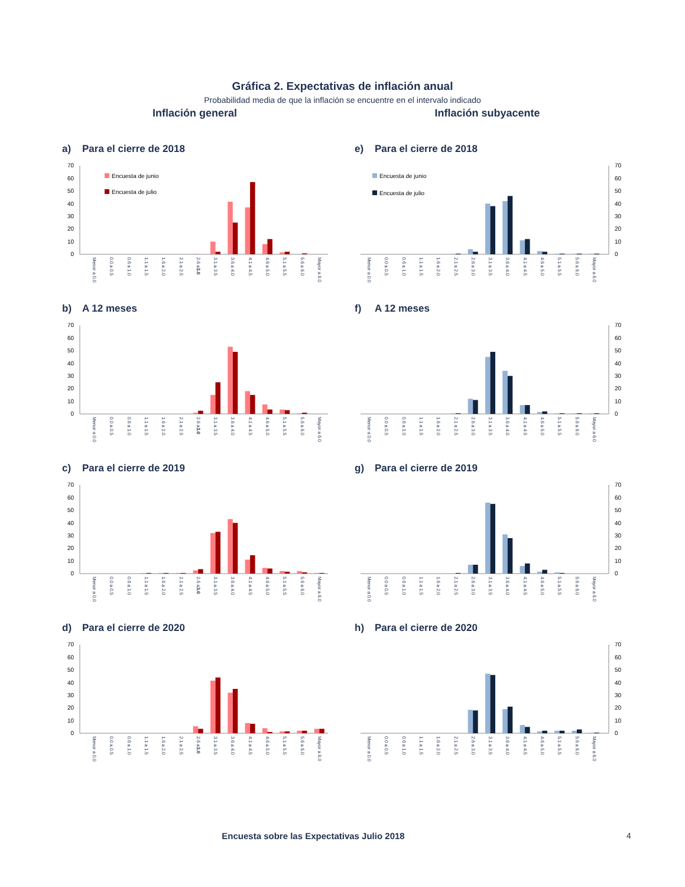Gráfica 2. Expectativas de inflación anual
Probabilidad media de que la inflación se encuentre en el intervalo indicado
Inflación general Inflación subyacente
a) Para el cierre de 2018
0
10
20
30
40
50
60
70
Encuesta de junio
Encuesta de julio
Menor a 0.0
0.0 a 0.5
0.6 a 1.0
1.1 a 1.5
1.6 a 2.0
2.1 a 2.5
2.6 a 3.0
3.1 a 3.5
3.6 a 4.0
4.1 a 4.5
4.6 a 5.0
5.1 a 5.5
5.6 a 6.0
Mayor a 6.0
e) Para el cierre de 2018
0
10
20
30
40
50
60
70
Encuesta de junio
Encuesta de julio
Menor a 0.0
0.0 a 0.5
0.6 a 1.0
1.1 a 1.5
1.6 a 2.0
2.1 a 2.5
2.6 a 3.0
3.1 a 3.5
3.6 a 4.0
4.1 a 4.5
4.6 a 5.0
5.1 a 5.5
5.6 a 6.0
Mayor a 6.0
b) A 12 meses
0
10
20
30
40
50
60
70
Menor a 0.0
0.0 a 0.5
0.6 a 1.0
1.1 a 1.5
1.6 a 2.0
2.1 a 2.5
2.6 a 3.0
3.1 a 3.5
3.6 a 4.0
4.1 a 4.5
4.6 a 5.0
5.1 a 5.5
5.6 a 6.0
Mayor a 6.0
f) A 12 meses
0
10
20
30
40
50
60
70
Menor a 0.0
0.0 a 0.5
0.6 a 1.0
1.1 a 1.5
1.6 a 2.0
2.1 a 2.5
2.6 a 3.0
3.1 a 3.5
3.6 a 4.0
4.1 a 4.5
4.6 a 5.0
5.1 a 5.5
5.6 a 6.0
Mayor a 6.0
c) Para el cierre de 2019
0
10
20
30
40
50
60
70
Menor a 0.0
0.0 a 0.5
0.6 a 1.0
1.1 a 1.5
1.6 a 2.0
2.1 a 2.5
2.6 a 3.0
3.1 a 3.5
3.6 a 4.0
4.1 a 4.5
4.6 a 5.0
5.1 a 5.5
5.6 a 6.0
Mayor a 6.0
g) Para el cierre de 2019
0
10
20
30
40
50
60
70
Menor a 0.0
0.0 a 0.5
0.6 a 1.0
1.1 a 1.5
1.6 a 2.0
2.1 a 2.5
2.6 a 3.0
3.1 a 3.5
3.6 a 4.0
4.1 a 4.5
4.6 a 5.0
5.1 a 5.5
5.6 a 6.0
Mayor a 6.0
d) Para el cierre de 2020
0
10
20
30
40
50
60
70
Menor a 0.0
0.0 a 0.5
0.6 a 1.0
1.1 a 1.5
1.6 a 2.0
2.1 a 2.5
2.6 a 3.0
3.1 a 3.5
3.6 a 4.0
4.1 a 4.5
4.6 a 5.0
5.1 a 5.5
5.6 a 6.0
Mayor a 6.0
h) Para el cierre de 2020
0
10
20
30
40
50
60
70
Menor a 0.0
0.0 a 0.5
0.6 a 1.0
1.1 a 1.5
1.6 a 2.0
2.1 a 2.5
2.6 a 3.0
3.1 a 3.5
3.6 a 4.0
4.1 a 4.5
4.6 a 5.0
5.1 a 5.5
5.6 a 6.0
Mayor a 6.0
Encuesta sobre las Expectativas Julio 2018 4